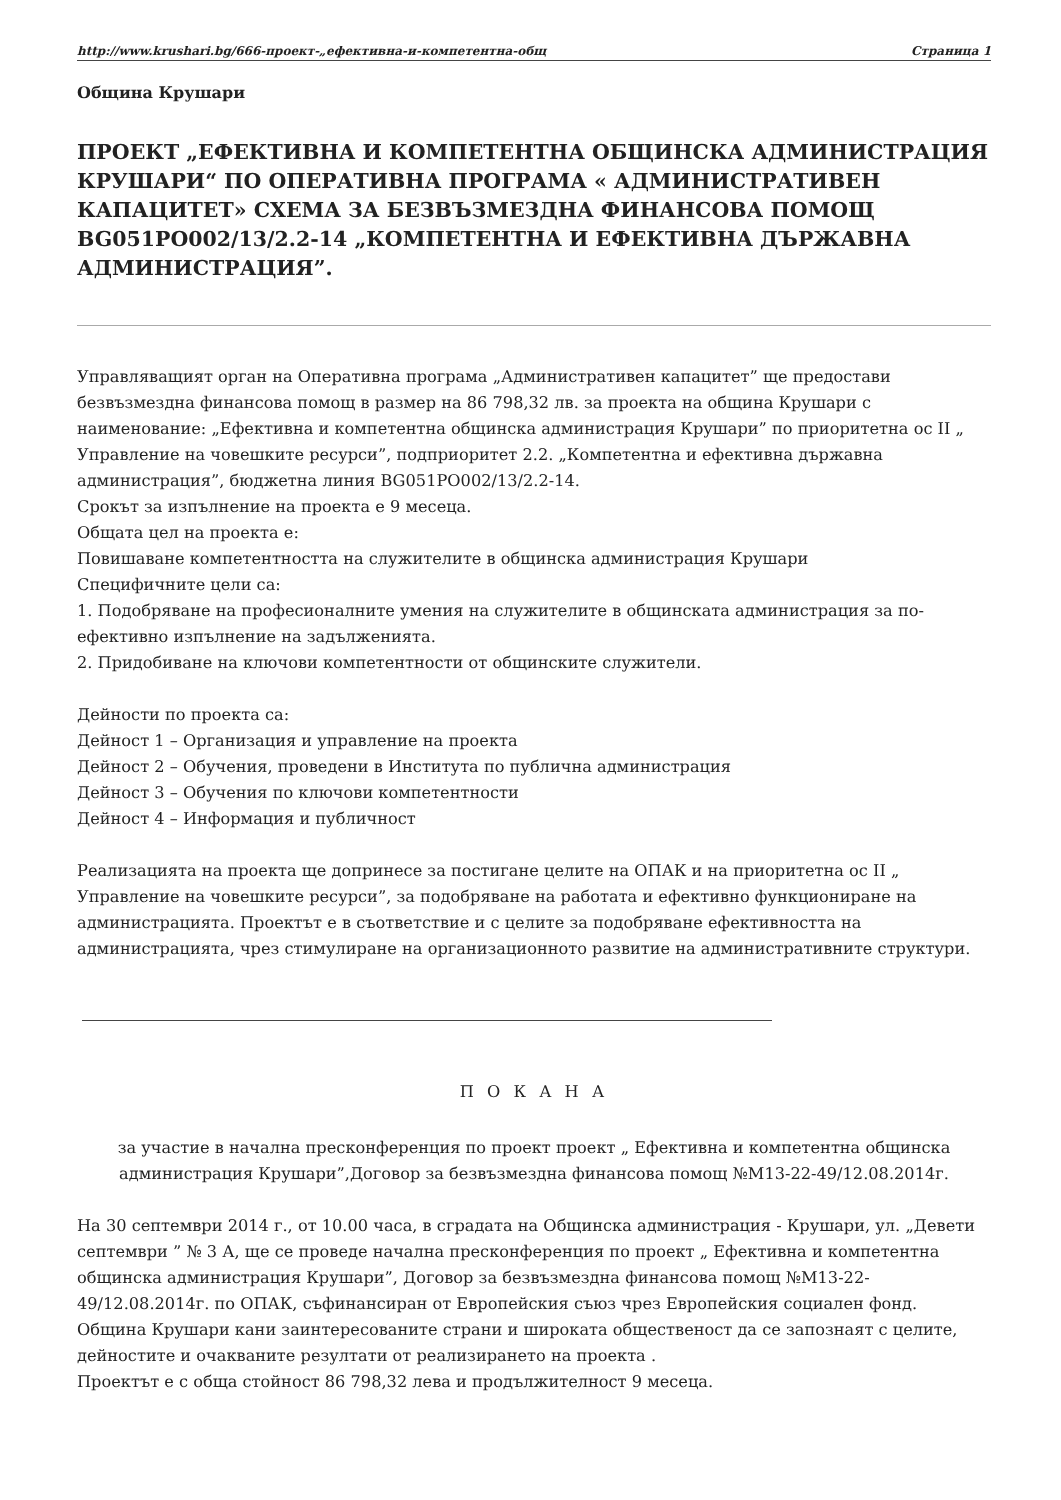http://www.krushari.bg/666-проект-„ефективна-и-компетентна-общ Страница 1
Община Крушари
ПРОЕКТ „ЕФЕКТИВНА И КОМПЕТЕНТНА ОБЩИНСКА АДМИНИСТРАЦИЯ КРУШАРИ“ ПО ОПЕРАТИВНА ПРОГРАМА « АДМИНИСТРАТИВЕН КАПАЦИТЕТ» СХЕМА ЗА БЕЗВЪЗМЕЗДНА ФИНАНСОВА ПОМОЩ BG051PO002/13/2.2-14 „КОМПЕТЕНТНА И ЕФЕКТИВНА ДЪРЖАВНА АДМИНИСТРАЦИЯ”.
Управляващият орган на Оперативна програма „Административен капацитет” ще предостави безвъзмездна финансова помощ в размер на 86 798,32 лв. за проекта на община Крушари с наименование: „Ефективна и компетентна общинска администрация Крушари” по приоритетна ос II „ Управление на човешките ресурси”, подприоритет 2.2. „Компетентна и ефективна държавна администрация”, бюджетна линия BG051PO002/13/2.2-14.
Срокът за изпълнение на проекта е 9 месеца.
Общата цел на проекта е:
Повишаване компетентността на служителите в общинска администрация Крушари
Специфичните цели са:
1. Подобряване на професионалните умения на служителите в общинската администрация за по- ефективно изпълнение на задълженията.
2. Придобиване на ключови компетентности от общинските служители.
Дейности по проекта са:
Дейност 1 – Организация и управление на проекта
Дейност 2 – Обучения, проведени в Института по публична администрация
Дейност 3 – Обучения по ключови компетентности
Дейност 4 – Информация и публичност
Реализацията на проекта ще допринесе за постигане целите на ОПАК и на приоритетна ос II „ Управление на човешките ресурси”, за подобряване на работата и ефективно функциониране на администрацията. Проектът е в съответствие и с целите за подобряване ефективността на администрацията, чрез стимулиране на организационното развитие на административните структури.
П О К А Н А
за участие в начална пресконференция по проект проект „ Ефективна и компетентна общинска администрация Крушари”,Договор за безвъзмездна финансова помощ №М13-22-49/12.08.2014г.
На 30 септември 2014 г., от 10.00 часа, в сградата на Общинска администрация - Крушари, ул. „Девети септември ” № 3 А, ще се проведе начална пресконференция по проект „ Ефективна и компетентна общинска администрация Крушари”, Договор за безвъзмездна финансова помощ №М13-22-49/12.08.2014г. по ОПАК, съфинансиран от Европейския съюз чрез Европейския социален фонд.
Община Крушари кани заинтересованите страни и широката общественост да се запознаят с целите, дейностите и очакваните резултати от реализирането на проекта .
Проектът е с обща стойност 86 798,32 лева и продължителност 9 месеца.